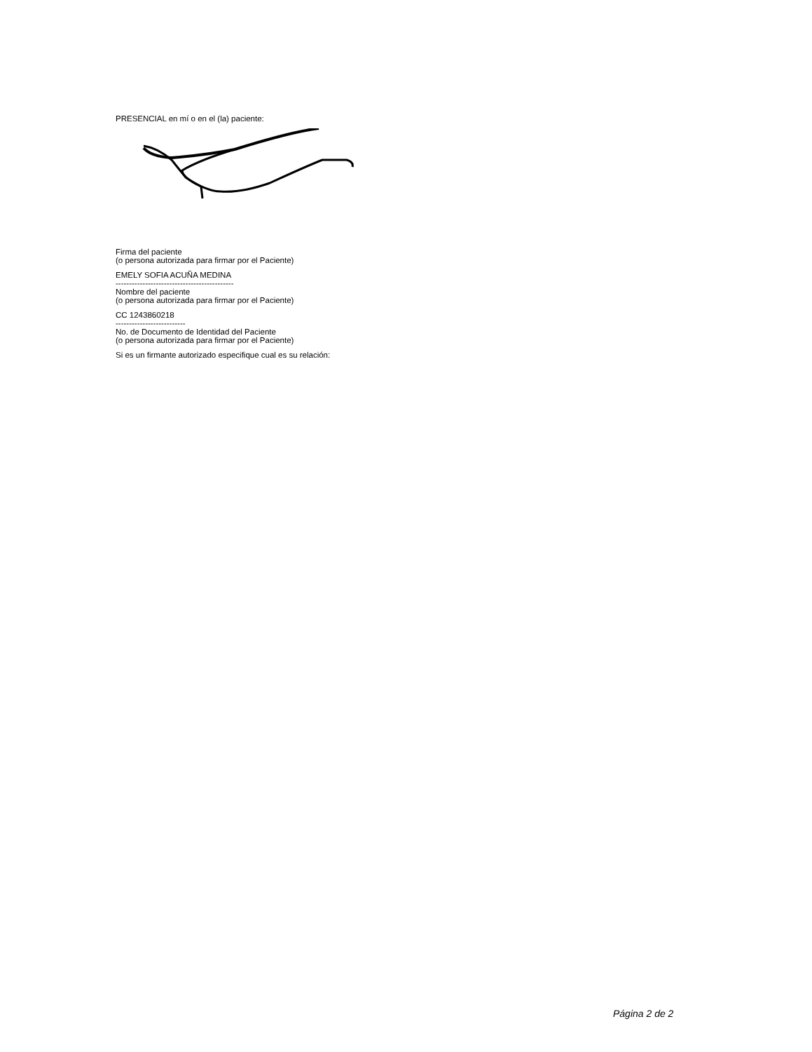PRESENCIAL en mí o en el (la) paciente:
Firma del paciente
(o persona autorizada para firmar por el Paciente)
EMELY SOFIA ACUÑA MEDINA
--------------------------------------------
Nombre del paciente
(o persona autorizada para firmar por el Paciente)
CC 1243860218
--------------------------
No. de Documento de Identidad del Paciente
(o persona autorizada para firmar por el Paciente)
Si es un firmante autorizado especifique cual es su relación:
Página 2 de 2